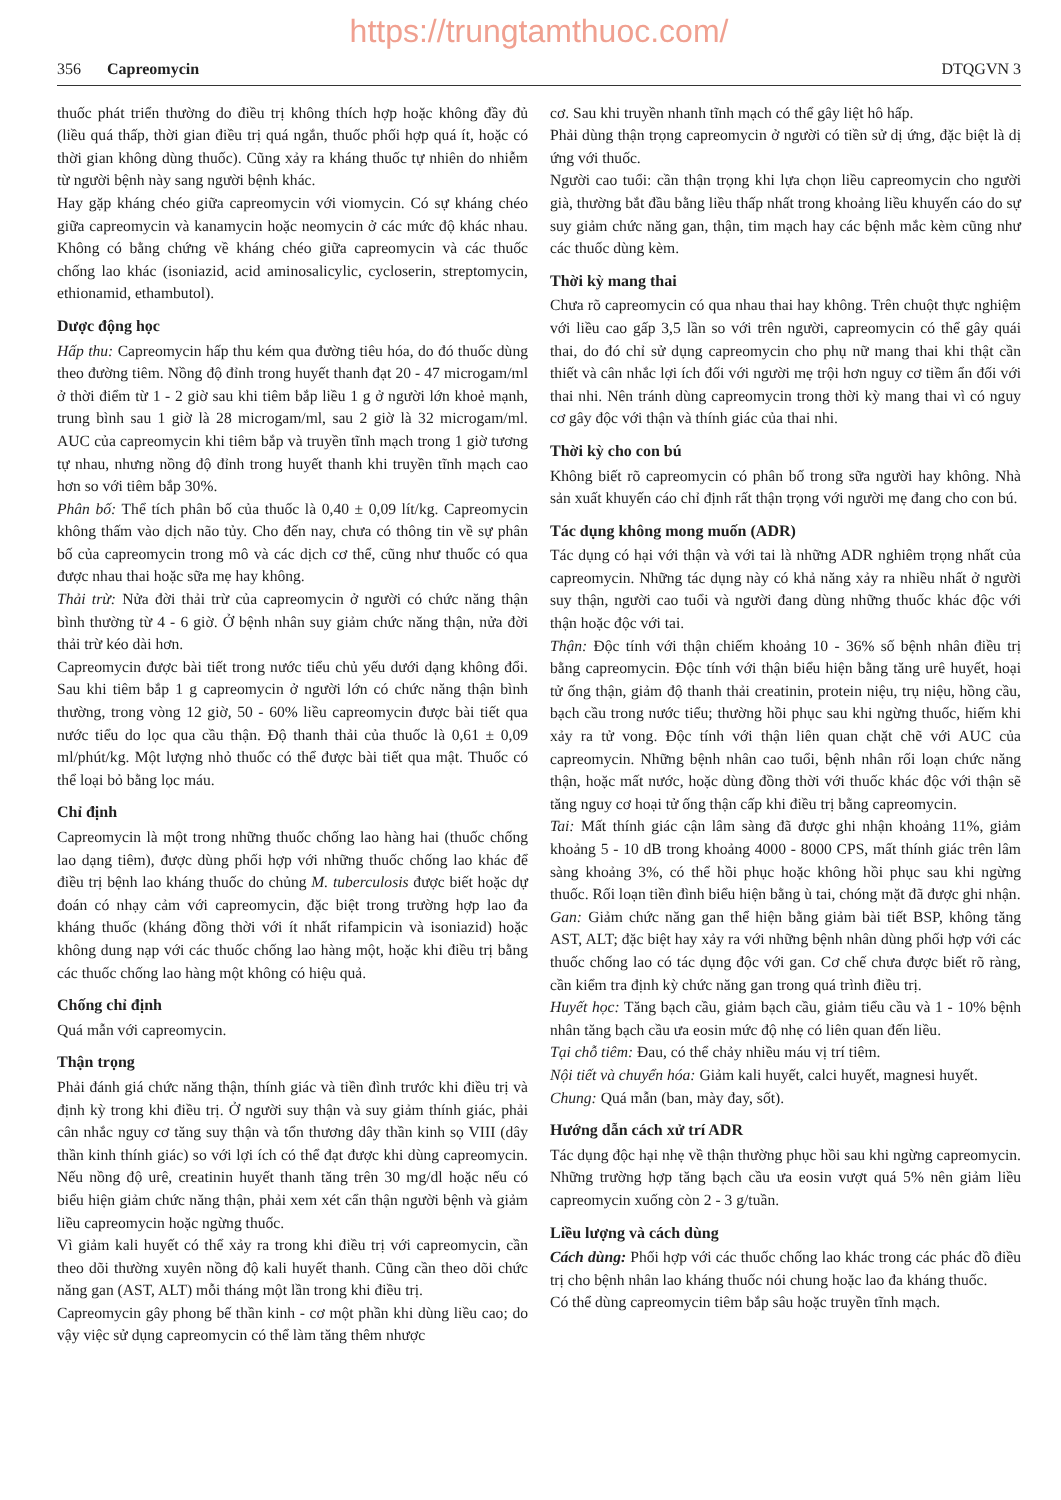https://trungtamthuoc.com/
356 Capreomycin DTQGVN 3
thuốc phát triển thường do điều trị không thích hợp hoặc không đầy đủ (liều quá thấp, thời gian điều trị quá ngắn, thuốc phối hợp quá ít, hoặc có thời gian không dùng thuốc). Cũng xảy ra kháng thuốc tự nhiên do nhiễm từ người bệnh này sang người bệnh khác.
Hay gặp kháng chéo giữa capreomycin với viomycin. Có sự kháng chéo giữa capreomycin và kanamycin hoặc neomycin ở các mức độ khác nhau. Không có bằng chứng về kháng chéo giữa capreomycin và các thuốc chống lao khác (isoniazid, acid aminosalicylic, cycloserin, streptomycin, ethionamid, ethambutol).
Dược động học
Hấp thu: Capreomycin hấp thu kém qua đường tiêu hóa, do đó thuốc dùng theo đường tiêm. Nồng độ đỉnh trong huyết thanh đạt 20 - 47 microgam/ml ở thời điểm từ 1 - 2 giờ sau khi tiêm bắp liều 1 g ở người lớn khoẻ mạnh, trung bình sau 1 giờ là 28 microgam/ml, sau 2 giờ là 32 microgam/ml. AUC của capreomycin khi tiêm bắp và truyền tĩnh mạch trong 1 giờ tương tự nhau, nhưng nồng độ đỉnh trong huyết thanh khi truyền tĩnh mạch cao hơn so với tiêm bắp 30%.
Phân bố: Thể tích phân bố của thuốc là 0,40 ± 0,09 lít/kg. Capreomycin không thấm vào dịch não tủy. Cho đến nay, chưa có thông tin về sự phân bố của capreomycin trong mô và các dịch cơ thể, cũng như thuốc có qua được nhau thai hoặc sữa mẹ hay không.
Thải trừ: Nửa đời thải trừ của capreomycin ở người có chức năng thận bình thường từ 4 - 6 giờ. Ở bệnh nhân suy giảm chức năng thận, nửa đời thải trừ kéo dài hơn.
Capreomycin được bài tiết trong nước tiểu chủ yếu dưới dạng không đổi. Sau khi tiêm bắp 1 g capreomycin ở người lớn có chức năng thận bình thường, trong vòng 12 giờ, 50 - 60% liều capreomycin được bài tiết qua nước tiểu do lọc qua cầu thận. Độ thanh thải của thuốc là 0,61 ± 0,09 ml/phút/kg. Một lượng nhỏ thuốc có thể được bài tiết qua mật. Thuốc có thể loại bỏ bằng lọc máu.
Chỉ định
Capreomycin là một trong những thuốc chống lao hàng hai (thuốc chống lao dạng tiêm), được dùng phối hợp với những thuốc chống lao khác để điều trị bệnh lao kháng thuốc do chủng M. tuberculosis được biết hoặc dự đoán có nhạy cảm với capreomycin, đặc biệt trong trường hợp lao đa kháng thuốc (kháng đồng thời với ít nhất rifampicin và isoniazid) hoặc không dung nạp với các thuốc chống lao hàng một, hoặc khi điều trị bằng các thuốc chống lao hàng một không có hiệu quả.
Chống chỉ định
Quá mẫn với capreomycin.
Thận trọng
Phải đánh giá chức năng thận, thính giác và tiền đình trước khi điều trị và định kỳ trong khi điều trị. Ở người suy thận và suy giảm thính giác, phải cân nhắc nguy cơ tăng suy thận và tổn thương dây thần kinh sọ VIII (dây thần kinh thính giác) so với lợi ích có thể đạt được khi dùng capreomycin. Nếu nồng độ urê, creatinin huyết thanh tăng trên 30 mg/dl hoặc nếu có biểu hiện giảm chức năng thận, phải xem xét cẩn thận người bệnh và giảm liều capreomycin hoặc ngừng thuốc.
Vì giảm kali huyết có thể xảy ra trong khi điều trị với capreomycin, cần theo dõi thường xuyên nồng độ kali huyết thanh. Cũng cần theo dõi chức năng gan (AST, ALT) mỗi tháng một lần trong khi điều trị.
Capreomycin gây phong bế thần kinh - cơ một phần khi dùng liều cao; do vậy việc sử dụng capreomycin có thể làm tăng thêm nhược
cơ. Sau khi truyền nhanh tĩnh mạch có thể gây liệt hô hấp.
Phải dùng thận trọng capreomycin ở người có tiền sử dị ứng, đặc biệt là dị ứng với thuốc.
Người cao tuổi: cần thận trọng khi lựa chọn liều capreomycin cho người già, thường bắt đầu bằng liều thấp nhất trong khoảng liều khuyến cáo do sự suy giảm chức năng gan, thận, tim mạch hay các bệnh mắc kèm cũng như các thuốc dùng kèm.
Thời kỳ mang thai
Chưa rõ capreomycin có qua nhau thai hay không. Trên chuột thực nghiệm với liều cao gấp 3,5 lần so với trên người, capreomycin có thể gây quái thai, do đó chỉ sử dụng capreomycin cho phụ nữ mang thai khi thật cần thiết và cân nhắc lợi ích đối với người mẹ trội hơn nguy cơ tiềm ẩn đối với thai nhi. Nên tránh dùng capreomycin trong thời kỳ mang thai vì có nguy cơ gây độc với thận và thính giác của thai nhi.
Thời kỳ cho con bú
Không biết rõ capreomycin có phân bố trong sữa người hay không. Nhà sản xuất khuyến cáo chỉ định rất thận trọng với người mẹ đang cho con bú.
Tác dụng không mong muốn (ADR)
Tác dụng có hại với thận và với tai là những ADR nghiêm trọng nhất của capreomycin. Những tác dụng này có khả năng xảy ra nhiều nhất ở người suy thận, người cao tuổi và người đang dùng những thuốc khác độc với thận hoặc độc với tai.
Thận: Độc tính với thận chiếm khoảng 10 - 36% số bệnh nhân điều trị bằng capreomycin. Độc tính với thận biểu hiện bằng tăng urê huyết, hoại tử ống thận, giảm độ thanh thải creatinin, protein niệu, trụ niệu, hồng cầu, bạch cầu trong nước tiểu; thường hồi phục sau khi ngừng thuốc, hiếm khi xảy ra tử vong. Độc tính với thận liên quan chặt chẽ với AUC của capreomycin. Những bệnh nhân cao tuổi, bệnh nhân rối loạn chức năng thận, hoặc mất nước, hoặc dùng đồng thời với thuốc khác độc với thận sẽ tăng nguy cơ hoại tử ống thận cấp khi điều trị bằng capreomycin.
Tai: Mất thính giác cận lâm sàng đã được ghi nhận khoảng 11%, giảm khoảng 5 - 10 dB trong khoảng 4000 - 8000 CPS, mất thính giác trên lâm sàng khoảng 3%, có thể hồi phục hoặc không hồi phục sau khi ngừng thuốc. Rối loạn tiền đình biểu hiện bằng ù tai, chóng mặt đã được ghi nhận.
Gan: Giảm chức năng gan thể hiện bằng giảm bài tiết BSP, không tăng AST, ALT; đặc biệt hay xảy ra với những bệnh nhân dùng phối hợp với các thuốc chống lao có tác dụng độc với gan. Cơ chế chưa được biết rõ ràng, cần kiểm tra định kỳ chức năng gan trong quá trình điều trị.
Huyết học: Tăng bạch cầu, giảm bạch cầu, giảm tiểu cầu và 1 - 10% bệnh nhân tăng bạch cầu ưa eosin mức độ nhẹ có liên quan đến liều.
Tại chỗ tiêm: Đau, có thể chảy nhiều máu vị trí tiêm.
Nội tiết và chuyển hóa: Giảm kali huyết, calci huyết, magnesi huyết.
Chung: Quá mẫn (ban, mày đay, sốt).
Hướng dẫn cách xử trí ADR
Tác dụng độc hại nhẹ về thận thường phục hồi sau khi ngừng capreomycin. Những trường hợp tăng bạch cầu ưa eosin vượt quá 5% nên giảm liều capreomycin xuống còn 2 - 3 g/tuần.
Liều lượng và cách dùng
Cách dùng: Phối hợp với các thuốc chống lao khác trong các phác đồ điều trị cho bệnh nhân lao kháng thuốc nói chung hoặc lao đa kháng thuốc.
Có thể dùng capreomycin tiêm bắp sâu hoặc truyền tĩnh mạch.